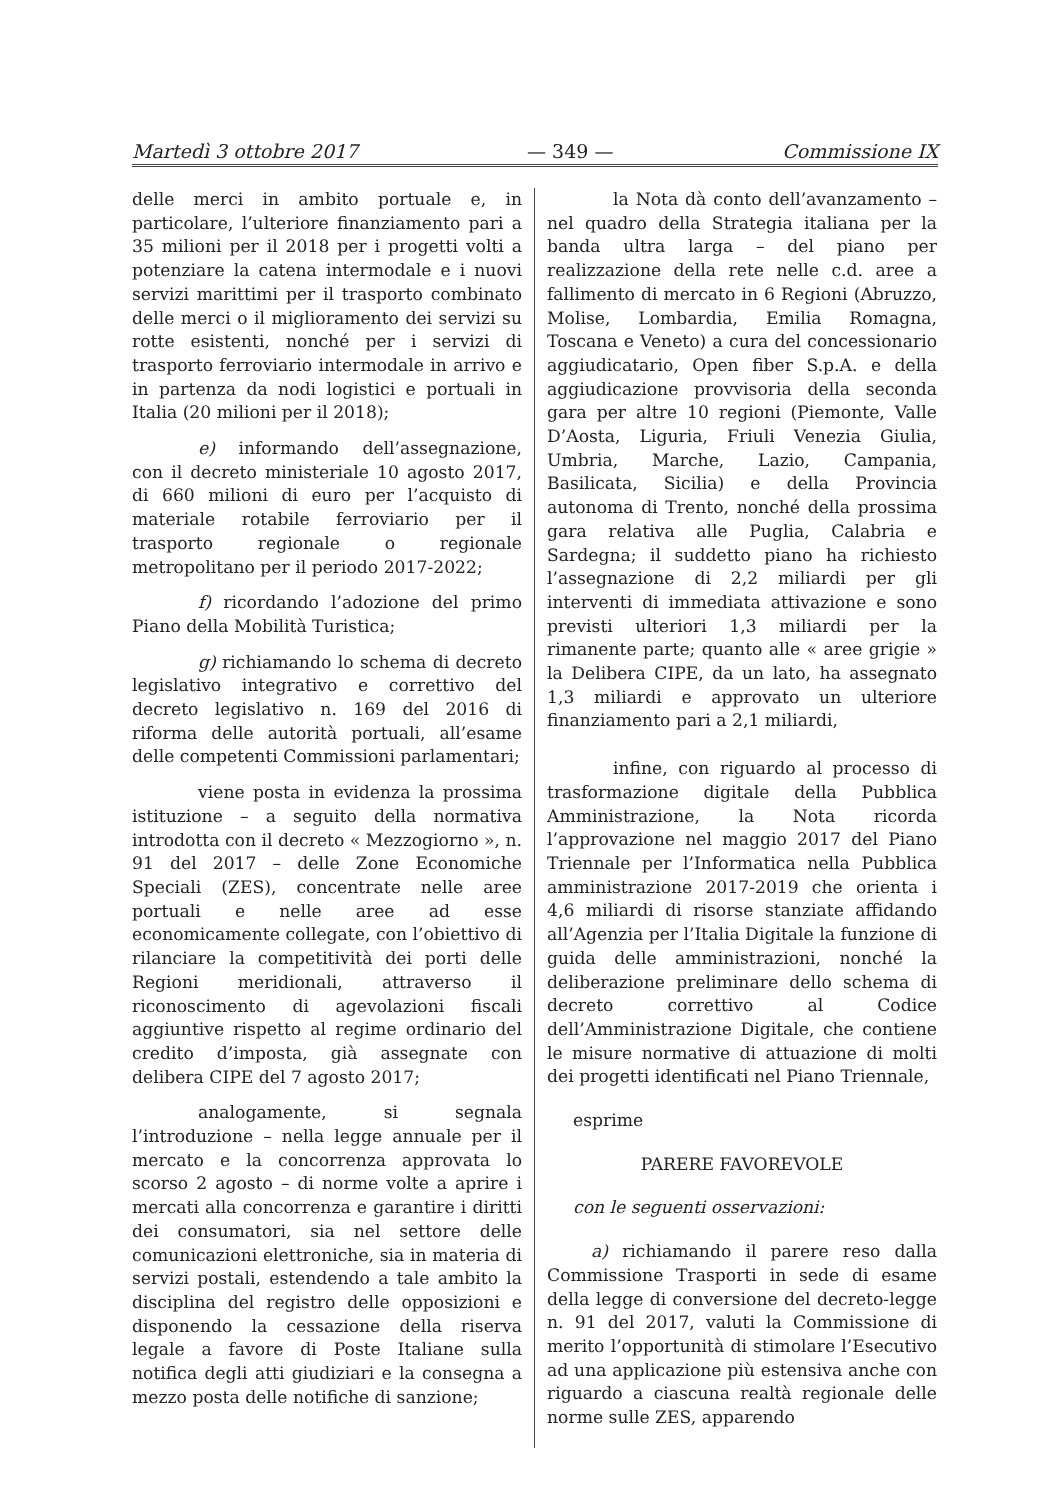Martedì 3 ottobre 2017 — 349 — Commissione IX
delle merci in ambito portuale e, in particolare, l’ulteriore finanziamento pari a 35 milioni per il 2018 per i progetti volti a potenziare la catena intermodale e i nuovi servizi marittimi per il trasporto combinato delle merci o il miglioramento dei servizi su rotte esistenti, nonché per i servizi di trasporto ferroviario intermodale in arrivo e in partenza da nodi logistici e portuali in Italia (20 milioni per il 2018);
e) informando dell’assegnazione, con il decreto ministeriale 10 agosto 2017, di 660 milioni di euro per l’acquisto di materiale rotabile ferroviario per il trasporto regionale o regionale metropolitano per il periodo 2017-2022;
f) ricordando l’adozione del primo Piano della Mobilità Turistica;
g) richiamando lo schema di decreto legislativo integrativo e correttivo del decreto legislativo n. 169 del 2016 di riforma delle autorità portuali, all’esame delle competenti Commissioni parlamentari;
viene posta in evidenza la prossima istituzione – a seguito della normativa introdotta con il decreto « Mezzogiorno », n. 91 del 2017 – delle Zone Economiche Speciali (ZES), concentrate nelle aree portuali e nelle aree ad esse economicamente collegate, con l’obiettivo di rilanciare la competitività dei porti delle Regioni meridionali, attraverso il riconoscimento di agevolazioni fiscali aggiuntive rispetto al regime ordinario del credito d’imposta, già assegnate con delibera CIPE del 7 agosto 2017;
analogamente, si segnala l’introduzione – nella legge annuale per il mercato e la concorrenza approvata lo scorso 2 agosto – di norme volte a aprire i mercati alla concorrenza e garantire i diritti dei consumatori, sia nel settore delle comunicazioni elettroniche, sia in materia di servizi postali, estendendo a tale ambito la disciplina del registro delle opposizioni e disponendo la cessazione della riserva legale a favore di Poste Italiane sulla notifica degli atti giudiziari e la consegna a mezzo posta delle notifiche di sanzione;
la Nota dà conto dell’avanzamento – nel quadro della Strategia italiana per la banda ultra larga – del piano per realizzazione della rete nelle c.d. aree a fallimento di mercato in 6 Regioni (Abruzzo, Molise, Lombardia, Emilia Romagna, Toscana e Veneto) a cura del concessionario aggiudicatario, Open fiber S.p.A. e della aggiudicazione provvisoria della seconda gara per altre 10 regioni (Piemonte, Valle D’Aosta, Liguria, Friuli Venezia Giulia, Umbria, Marche, Lazio, Campania, Basilicata, Sicilia) e della Provincia autonoma di Trento, nonché della prossima gara relativa alle Puglia, Calabria e Sardegna; il suddetto piano ha richiesto l’assegnazione di 2,2 miliardi per gli interventi di immediata attivazione e sono previsti ulteriori 1,3 miliardi per la rimanente parte; quanto alle « aree grigie » la Delibera CIPE, da un lato, ha assegnato 1,3 miliardi e approvato un ulteriore finanziamento pari a 2,1 miliardi,
infine, con riguardo al processo di trasformazione digitale della Pubblica Amministrazione, la Nota ricorda l’approvazione nel maggio 2017 del Piano Triennale per l’Informatica nella Pubblica amministrazione 2017-2019 che orienta i 4,6 miliardi di risorse stanziate affidando all’Agenzia per l’Italia Digitale la funzione di guida delle amministrazioni, nonché la deliberazione preliminare dello schema di decreto correttivo al Codice dell’Amministrazione Digitale, che contiene le misure normative di attuazione di molti dei progetti identificati nel Piano Triennale,
esprime
PARERE FAVOREVOLE
con le seguenti osservazioni:
a) richiamando il parere reso dalla Commissione Trasporti in sede di esame della legge di conversione del decreto-legge n. 91 del 2017, valuti la Commissione di merito l’opportunità di stimolare l’Esecutivo ad una applicazione più estensiva anche con riguardo a ciascuna realtà regionale delle norme sulle ZES, apparendo